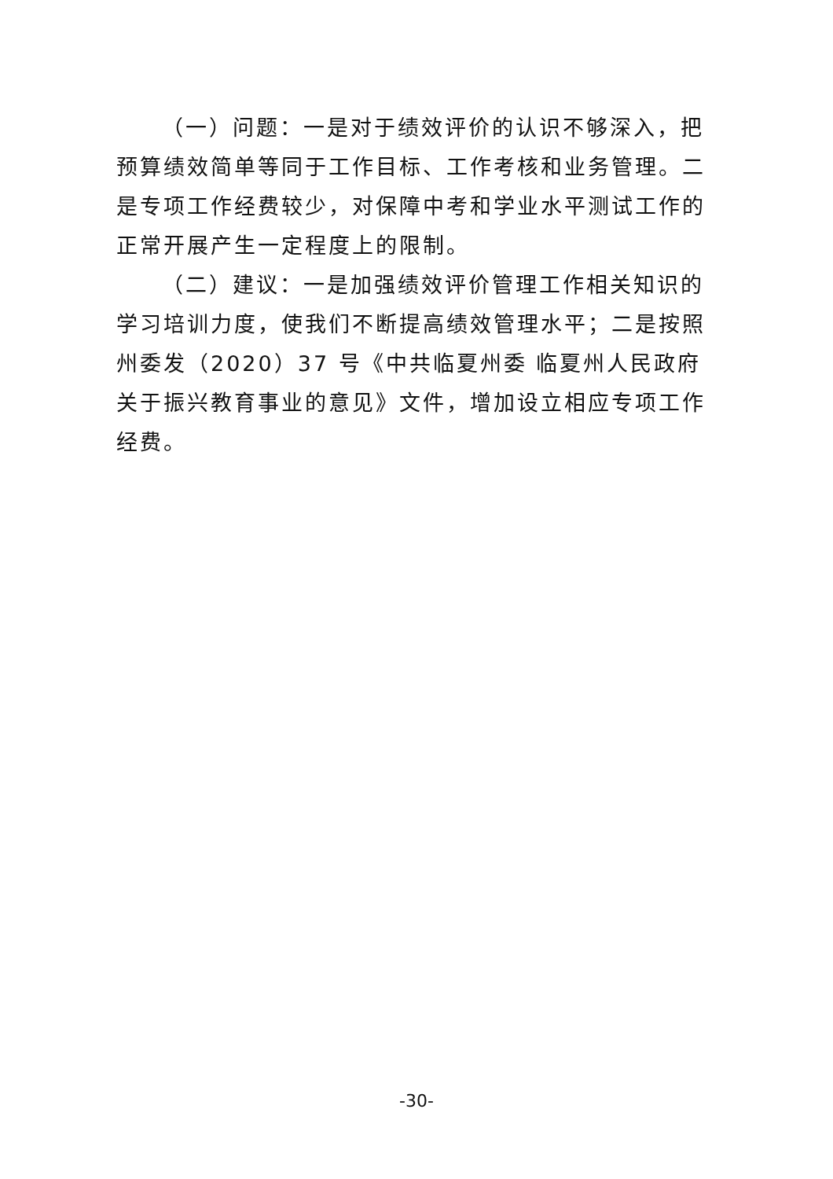（一）问题：一是对于绩效评价的认识不够深入，把预算绩效简单等同于工作目标、工作考核和业务管理。二是专项工作经费较少，对保障中考和学业水平测试工作的正常开展产生一定程度上的限制。
（二）建议：一是加强绩效评价管理工作相关知识的学习培训力度，使我们不断提高绩效管理水平；二是按照州委发（2020）37 号《中共临夏州委 临夏州人民政府关于振兴教育事业的意见》文件，增加设立相应专项工作经费。
-30-